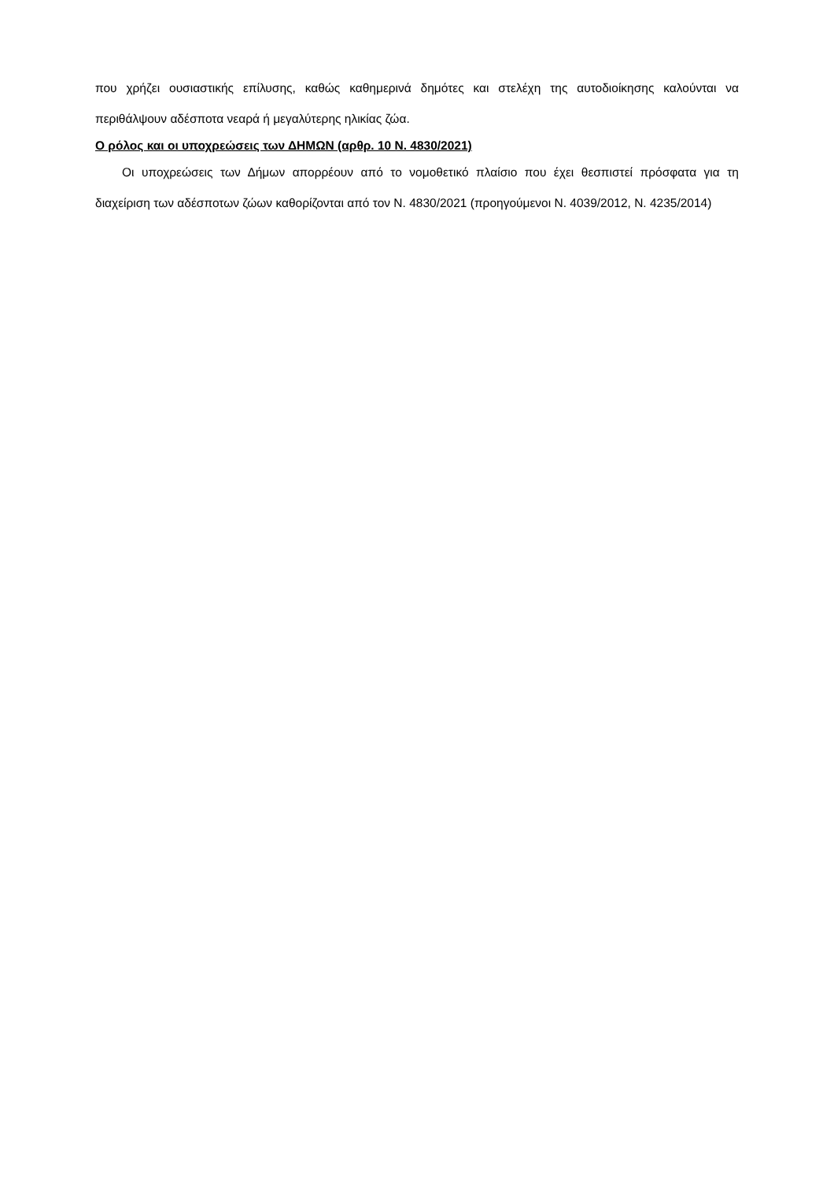που χρήζει ουσιαστικής επίλυσης, καθώς καθημερινά δημότες και στελέχη της αυτοδιοίκησης καλούνται να περιθάλψουν αδέσποτα νεαρά ή μεγαλύτερης ηλικίας ζώα.
Ο ρόλος και οι υποχρεώσεις των ΔΗΜΩΝ (αρθρ. 10 Ν. 4830/2021)
Οι υποχρεώσεις των Δήμων απορρέουν από το νομοθετικό πλαίσιο που έχει θεσπιστεί πρόσφατα για τη διαχείριση των αδέσποτων ζώων καθορίζονται από τον Ν. 4830/2021 (προηγούμενοι Ν. 4039/2012, Ν. 4235/2014)